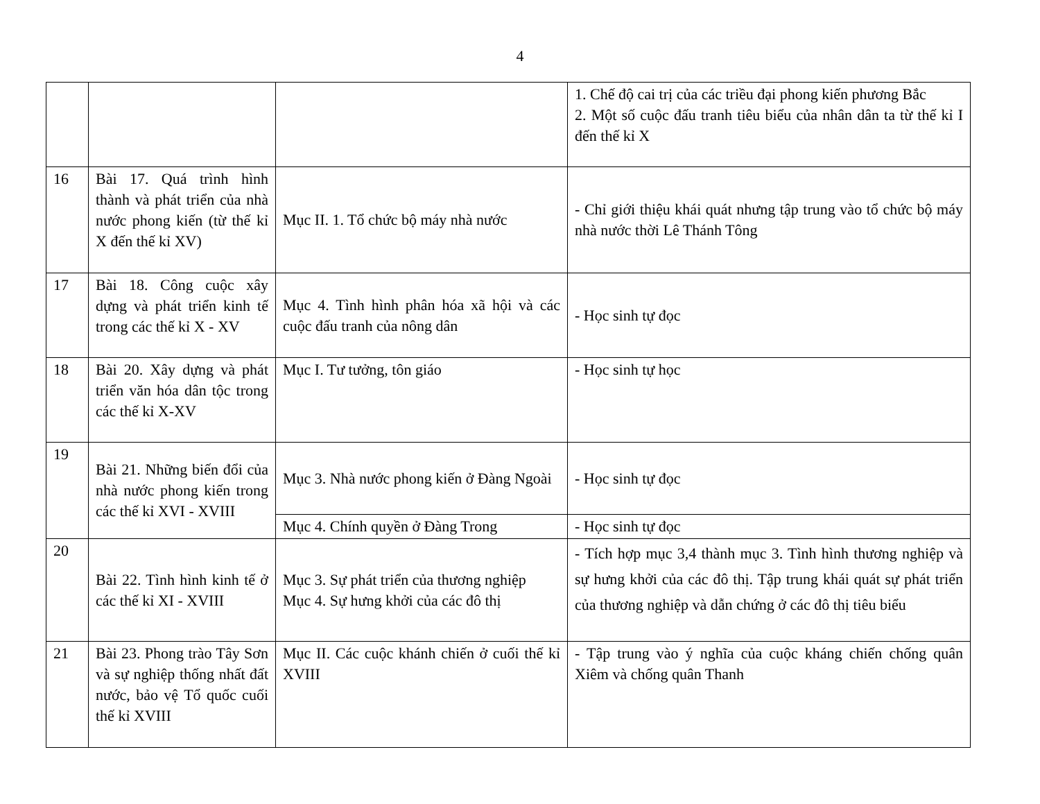4
| | | | 1. Chế độ cai trị của các triều đại phong kiến phương Bắc 2. Một số cuộc đấu tranh tiêu biểu của nhân dân ta từ thế kỉ I đến thế kỉ X |
| 16 | Bài 17. Quá trình hình thành và phát triển của nhà nước phong kiến (từ thế kỉ X đến thế kỉ XV) | Mục II. 1. Tổ chức bộ máy nhà nước | - Chỉ giới thiệu khái quát nhưng tập trung vào tổ chức bộ máy nhà nước thời Lê Thánh Tông |
| 17 | Bài 18. Công cuộc xây dựng và phát triển kinh tế trong các thế kỉ X - XV | Mục 4. Tình hình phân hóa xã hội và các cuộc đấu tranh của nông dân | - Học sinh tự đọc |
| 18 | Bài 20. Xây dựng và phát triển văn hóa dân tộc trong các thế kỉ X-XV | Mục I. Tư tưởng, tôn giáo | - Học sinh tự học |
| 19 | Bài 21. Những biến đổi của nhà nước phong kiến trong các thế kỉ XVI - XVIII | Mục 3. Nhà nước phong kiến ở Đàng Ngoài | - Học sinh tự đọc |
| | | Mục 4. Chính quyền ở Đàng Trong | - Học sinh tự đọc |
| 20 | Bài 22. Tình hình kinh tế ở các thế kỉ XI - XVIII | Mục 3. Sự phát triển của thương nghiệp Mục 4. Sự hưng khởi của các đô thị | - Tích hợp mục 3,4 thành mục 3. Tình hình thương nghiệp và sự hưng khởi của các đô thị. Tập trung khái quát sự phát triển của thương nghiệp và dẫn chứng ở các đô thị tiêu biểu |
| 21 | Bài 23. Phong trào Tây Sơn và sự nghiệp thống nhất đất nước, bảo vệ Tổ quốc cuối thế kỉ XVIII | Mục II. Các cuộc khánh chiến ở cuối thế kỉ XVIII | - Tập trung vào ý nghĩa của cuộc kháng chiến chống quân Xiêm và chống quân Thanh |